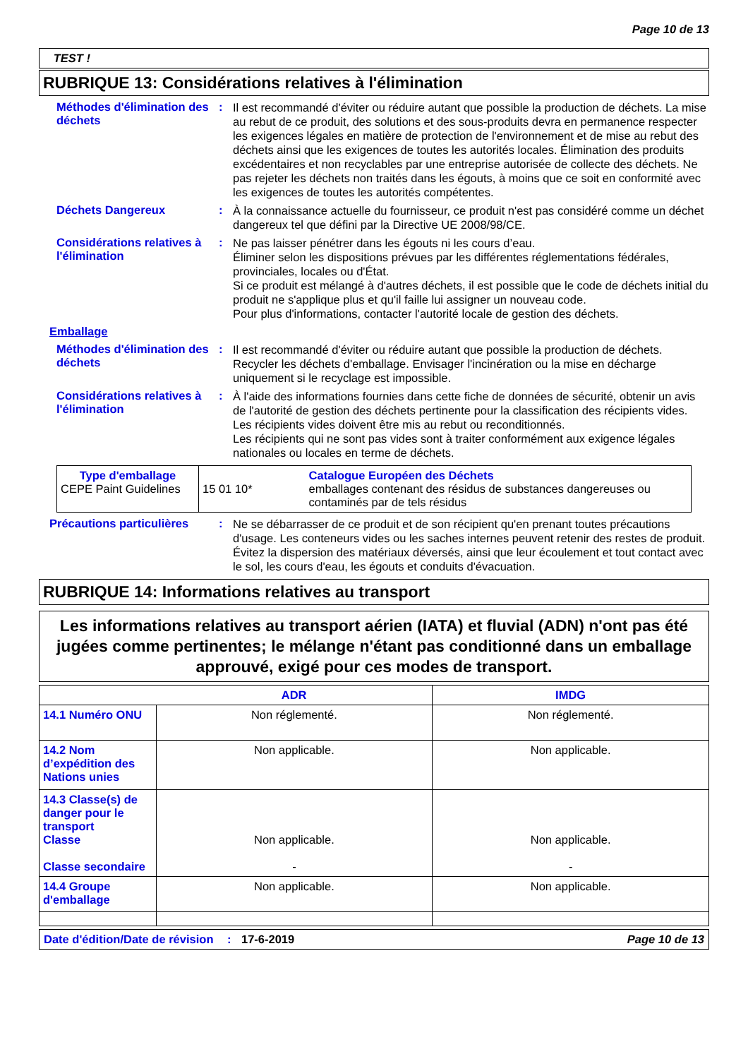Page 10 de 13
TEST !
RUBRIQUE 13: Considérations relatives à l'élimination
Méthodes d'élimination des déchets
:
Il est recommandé d'éviter ou réduire autant que possible la production de déchets. La mise au rebut de ce produit, des solutions et des sous-produits devra en permanence respecter les exigences légales en matière de protection de l'environnement et de mise au rebut des déchets ainsi que les exigences de toutes les autorités locales. Élimination des produits excédentaires et non recyclables par une entreprise autorisée de collecte des déchets. Ne pas rejeter les déchets non traités dans les égouts, à moins que ce soit en conformité avec les exigences de toutes les autorités compétentes.
Déchets Dangereux :
À la connaissance actuelle du fournisseur, ce produit n'est pas considéré comme un déchet dangereux tel que défini par la Directive UE 2008/98/CE.
Considérations relatives à l'élimination
:
Ne pas laisser pénétrer dans les égouts ni les cours d’eau.
Éliminer selon les dispositions prévues par les différentes réglementations fédérales, provinciales, locales ou d'État.
Si ce produit est mélangé à d'autres déchets, il est possible que le code de déchets initial du produit ne s'applique plus et qu'il faille lui assigner un nouveau code.
Pour plus d'informations, contacter l'autorité locale de gestion des déchets.
Emballage
Méthodes d'élimination des déchets
:
Il est recommandé d'éviter ou réduire autant que possible la production de déchets. Recycler les déchets d'emballage. Envisager l'incinération ou la mise en décharge uniquement si le recyclage est impossible.
Considérations relatives à l'élimination
:
À l'aide des informations fournies dans cette fiche de données de sécurité, obtenir un avis de l'autorité de gestion des déchets pertinente pour la classification des récipients vides.
Les récipients vides doivent être mis au rebut ou reconditionnés.
Les récipients qui ne sont pas vides sont à traiter conformément aux exigence légales nationales ou locales en terme de déchets.
| Type d'emballage CEPE Paint Guidelines | 15 01 10* Catalogue Européen des Déchets emballages contenant des résidus de substances dangereuses ou contaminés par de tels résidus |
Précautions particulières
:
Ne se débarrasser de ce produit et de son récipient qu'en prenant toutes précautions d'usage. Les conteneurs vides ou les saches internes peuvent retenir des restes de produit. Évitez la dispersion des matériaux déversés, ainsi que leur écoulement et tout contact avec le sol, les cours d'eau, les égouts et conduits d'évacuation.
RUBRIQUE 14: Informations relatives au transport
Les informations relatives au transport aérien (IATA) et fluvial (ADN) n'ont pas été jugées comme pertinentes; le mélange n'étant pas conditionné dans un emballage approuvé, exigé pour ces modes de transport.
| | ADR | IMDG |
| --- | --- | --- |
| 14.1 Numéro ONU | Non réglementé. | Non réglementé. |
| 14.2 Nom d’expédition des Nations unies | Non applicable. | Non applicable. |
| 14.3 Classe(s) de danger pour le transport Classe Classe secondaire | Non applicable. - | Non applicable. - |
| 14.4 Groupe d'emballage | Non applicable. | Non applicable. |
Date d'édition/Date de révision
: 17-6-2019 Page 10 de 13